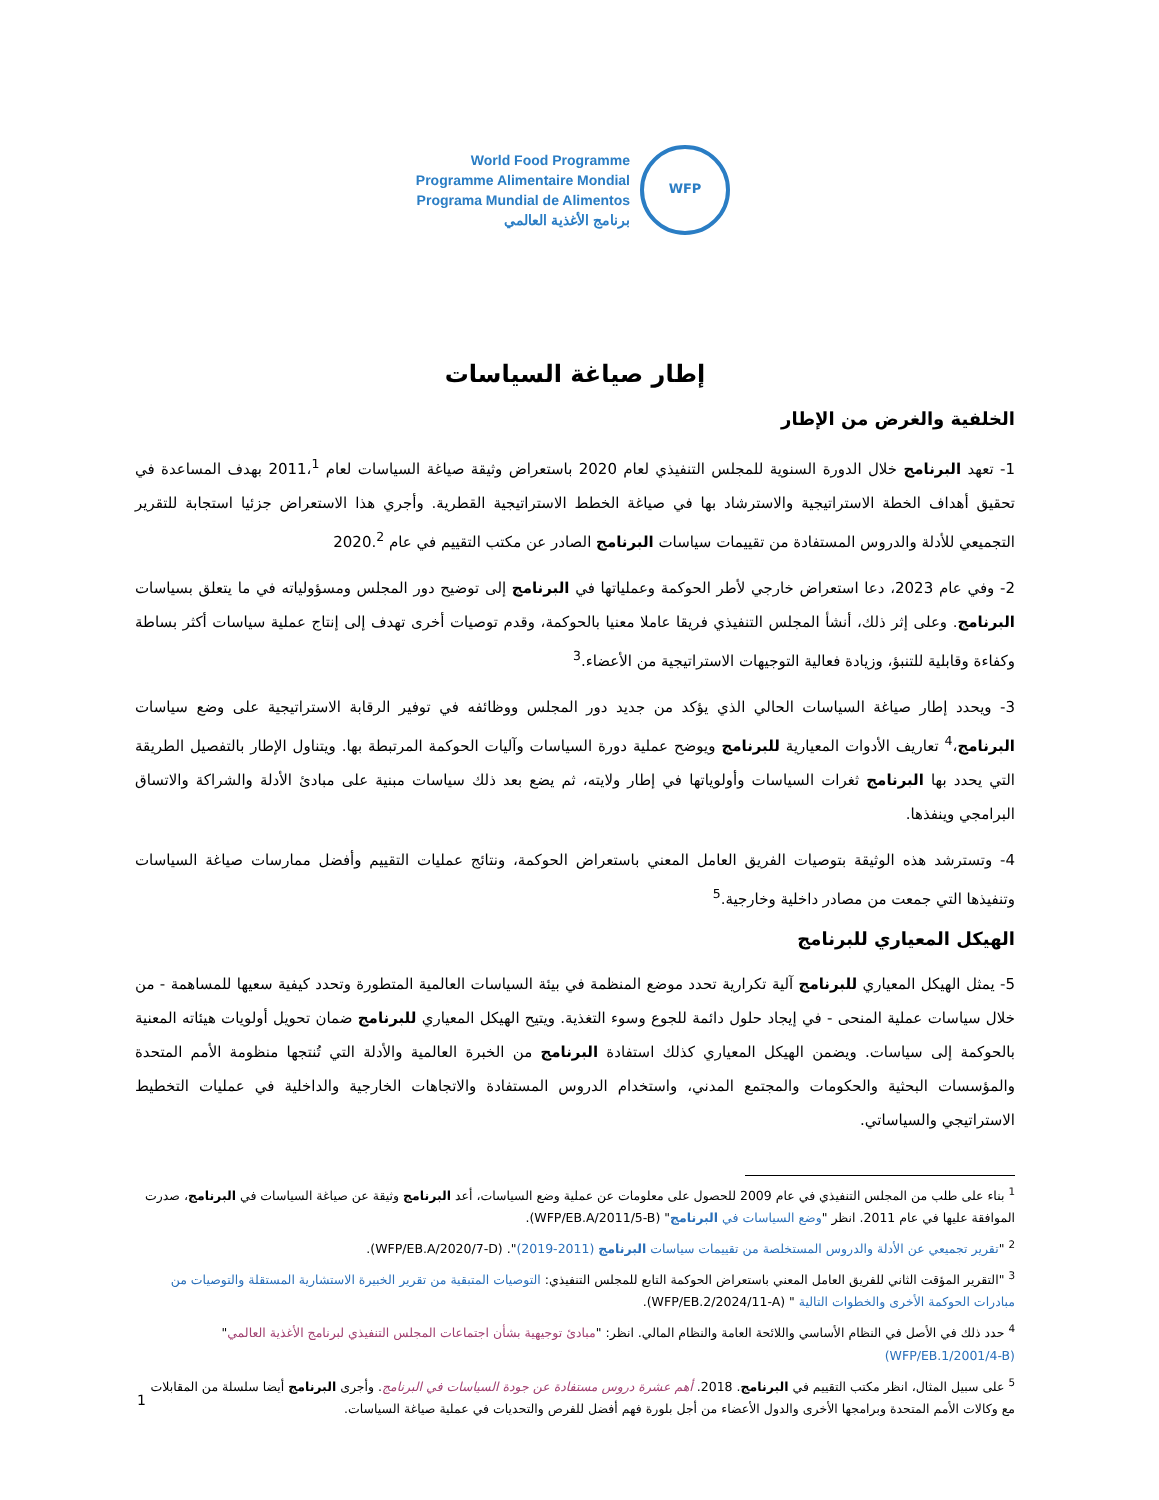World Food Programme
Programme Alimentaire Mondial
Programa Mundial de Alimentos
برنامج الأغذية العالمي
WFP
إطار صياغة السياسات
الخلفية والغرض من الإطار
1- تعهد البرنامج خلال الدورة السنوية للمجلس التنفيذي لعام 2020 باستعراض وثيقة صياغة السياسات لعام 2011،<sup>1</sup> بهدف المساعدة في تحقيق أهداف الخطة الاستراتيجية والاسترشاد بها في صياغة الخطط الاستراتيجية القطرية. وأجري هذا الاستعراض جزئيا استجابة للتقرير التجميعي للأدلة والدروس المستفادة من تقييمات سياسات البرنامج الصادر عن مكتب التقييم في عام 2020.<sup>2</sup>
2- وفي عام 2023، دعا استعراض خارجي لأطر الحوكمة وعملياتها في البرنامج إلى توضيح دور المجلس ومسؤولياته في ما يتعلق بسياسات البرنامج. وعلى إثر ذلك، أنشأ المجلس التنفيذي فريقا عاملا معنيا بالحوكمة، وقدم توصيات أخرى تهدف إلى إنتاج عملية سياسات أكثر بساطة وكفاءة وقابلية للتنبؤ، وزيادة فعالية التوجيهات الاستراتيجية من الأعضاء.<sup>3</sup>
3- ويحدد إطار صياغة السياسات الحالي الذي يؤكد من جديد دور المجلس ووظائفه في توفير الرقابة الاستراتيجية على وضع سياسات البرنامج،<sup>4</sup> تعاريف الأدوات المعيارية للبرنامج ويوضح عملية دورة السياسات وآليات الحوكمة المرتبطة بها. ويتناول الإطار بالتفصيل الطريقة التي يحدد بها البرنامج ثغرات السياسات وأولوياتها في إطار ولايته، ثم يضع بعد ذلك سياسات مبنية على مبادئ الأدلة والشراكة والاتساق البرامجي وينفذها.
4- وتسترشد هذه الوثيقة بتوصيات الفريق العامل المعني باستعراض الحوكمة، ونتائج عمليات التقييم وأفضل ممارسات صياغة السياسات وتنفيذها التي جمعت من مصادر داخلية وخارجية.<sup>5</sup>
الهيكل المعياري للبرنامج
5- يمثل الهيكل المعياري للبرنامج آلية تكرارية تحدد موضع المنظمة في بيئة السياسات العالمية المتطورة وتحدد كيفية سعيها للمساهمة - من خلال سياسات عملية المنحى - في إيجاد حلول دائمة للجوع وسوء التغذية. ويتيح الهيكل المعياري للبرنامج ضمان تحويل أولويات هيئاته المعنية بالحوكمة إلى سياسات. ويضمن الهيكل المعياري كذلك استفادة البرنامج من الخبرة العالمية والأدلة التي تُنتجها منظومة الأمم المتحدة والمؤسسات البحثية والحكومات والمجتمع المدني، واستخدام الدروس المستفادة والاتجاهات الخارجية والداخلية في عمليات التخطيط الاستراتيجي والسياساتي.
<sup>1</sup> بناء على طلب من المجلس التنفيذي في عام 2009 للحصول على معلومات عن عملية وضع السياسات، أعد البرنامج وثيقة عن صياغة السياسات في البرنامج، صدرت الموافقة عليها في عام 2011. انظر "وضع السياسات في البرنامج" (WFP/EB.A/2011/5-B).
<sup>2</sup> "تقرير تجميعي عن الأدلة والدروس المستخلصة من تقييمات سياسات البرنامج (2011-2019)". (WFP/EB.A/2020/7-D).
<sup>3</sup> "التقرير المؤقت الثاني للفريق العامل المعني باستعراض الحوكمة التابع للمجلس التنفيذي: التوصيات المتبقية من تقرير الخبيرة الاستشارية المستقلة والتوصيات من مبادرات الحوكمة الأخرى والخطوات التالية " (WFP/EB.2/2024/11-A).
<sup>4</sup> حدد ذلك في الأصل في النظام الأساسي واللائحة العامة والنظام المالي. انظر: "مبادئ توجيهية بشأن اجتماعات المجلس التنفيذي لبرنامج الأغذية العالمي" (WFP/EB.1/2001/4-B)
<sup>5</sup> على سبيل المثال، انظر مكتب التقييم في البرنامج. 2018. أهم عشرة دروس مستفادة عن جودة السياسات في البرنامج. وأجرى البرنامج أيضا سلسلة من المقابلات مع وكالات الأمم المتحدة وبرامجها الأخرى والدول الأعضاء من أجل بلورة فهم أفضل للفرص والتحديات في عملية صياغة السياسات.
1